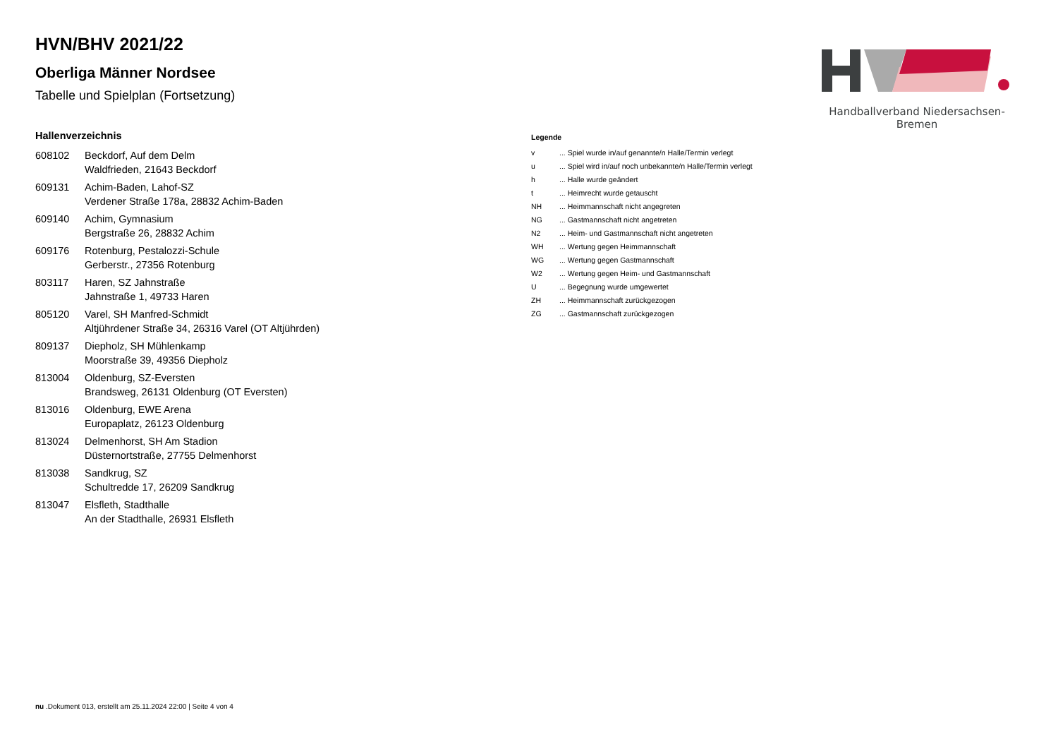Handballverband Niedersachsen-Bremen
HVN/BHV 2021/22
Oberliga Männer Nordsee
Tabelle und Spielplan (Fortsetzung)
Hallenverzeichnis
| 608102 | Beckdorf, Auf dem Delm Waldfrieden, 21643 Beckdorf |
| 609131 | Achim-Baden, Lahof-SZ Verdener Straße 178a, 28832 Achim-Baden |
| 609140 | Achim, Gymnasium Bergstraße 26, 28832 Achim |
| 609176 | Rotenburg, Pestalozzi-Schule Gerberstr., 27356 Rotenburg |
| 803117 | Haren, SZ Jahnstraße Jahnstraße 1, 49733 Haren |
| 805120 | Varel, SH Manfred-Schmidt Altjührdener Straße 34, 26316 Varel (OT Altjührden) |
| 809137 | Diepholz, SH Mühlenkamp Moorstraße 39, 49356 Diepholz |
| 813004 | Oldenburg, SZ-Eversten Brandsweg, 26131 Oldenburg (OT Eversten) |
| 813016 | Oldenburg, EWE Arena Europaplatz, 26123 Oldenburg |
| 813024 | Delmenhorst, SH Am Stadion Düsternortstraße, 27755 Delmenhorst |
| 813038 | Sandkrug, SZ Schultredde 17, 26209 Sandkrug |
| 813047 | Elsfleth, Stadthalle An der Stadthalle, 26931 Elsfleth |
Legende
| v | ... Spiel wurde in/auf genannte/n Halle/Termin verlegt |
| u | ... Spiel wird in/auf noch unbekannte/n Halle/Termin verlegt |
| h | ... Halle wurde geändert |
| t | ... Heimrecht wurde getauscht |
| NH | ... Heimmannschaft nicht angegreten |
| NG | ... Gastmannschaft nicht angetreten |
| N2 | ... Heim- und Gastmannschaft nicht angetreten |
| WH | ... Wertung gegen Heimmannschaft |
| WG | ... Wertung gegen Gastmannschaft |
| W2 | ... Wertung gegen Heim- und Gastmannschaft |
| U | ... Begegnung wurde umgewertet |
| ZH | ... Heimmannschaft zurückgezogen |
| ZG | ... Gastmannschaft zurückgezogen |
nu .Dokument 013, erstellt am 25.11.2024 22:00 | Seite 4 von 4